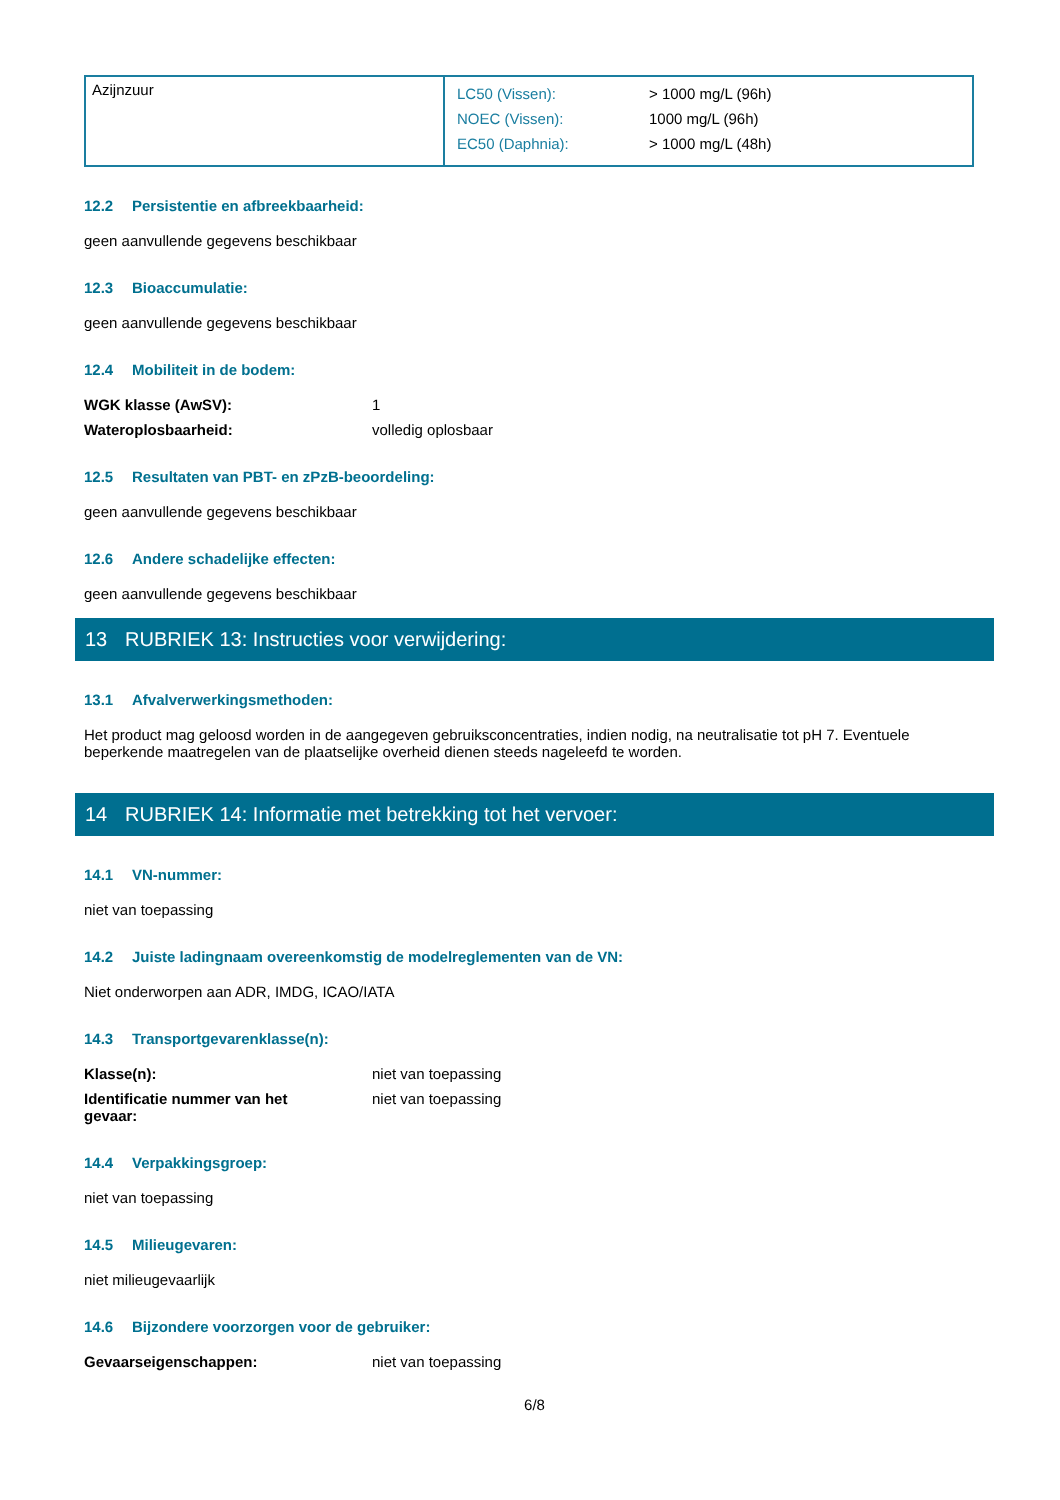| Azijnzuur | / LC50 (Vissen): / > 1000 mg/L (96h) / / NOEC (Vissen): / 1000 mg/L (96h) / / EC50 (Daphnia): / > 1000 mg/L (48h) / |
12.2 Persistentie en afbreekbaarheid:
geen aanvullende gegevens beschikbaar
12.3 Bioaccumulatie:
geen aanvullende gegevens beschikbaar
12.4 Mobiliteit in de bodem:
WGK klasse (AwSV): 1
Wateroplosbaarheid: volledig oplosbaar
12.5 Resultaten van PBT- en zPzB-beoordeling:
geen aanvullende gegevens beschikbaar
12.6 Andere schadelijke effecten:
geen aanvullende gegevens beschikbaar
13 RUBRIEK 13: Instructies voor verwijdering:
13.1 Afvalverwerkingsmethoden:
Het product mag geloosd worden in de aangegeven gebruiksconcentraties, indien nodig, na neutralisatie tot pH 7. Eventuele beperkende maatregelen van de plaatselijke overheid dienen steeds nageleefd te worden.
14 RUBRIEK 14: Informatie met betrekking tot het vervoer:
14.1 VN-nummer:
niet van toepassing
14.2 Juiste ladingnaam overeenkomstig de modelreglementen van de VN:
Niet onderworpen aan ADR, IMDG, ICAO/IATA
14.3 Transportgevarenklasse(n):
Klasse(n): niet van toepassing
Identificatie nummer van het
gevaar: niet van toepassing
14.4 Verpakkingsgroep:
niet van toepassing
14.5 Milieugevaren:
niet milieugevaarlijk
14.6 Bijzondere voorzorgen voor de gebruiker:
Gevaarseigenschappen: niet van toepassing
6/8